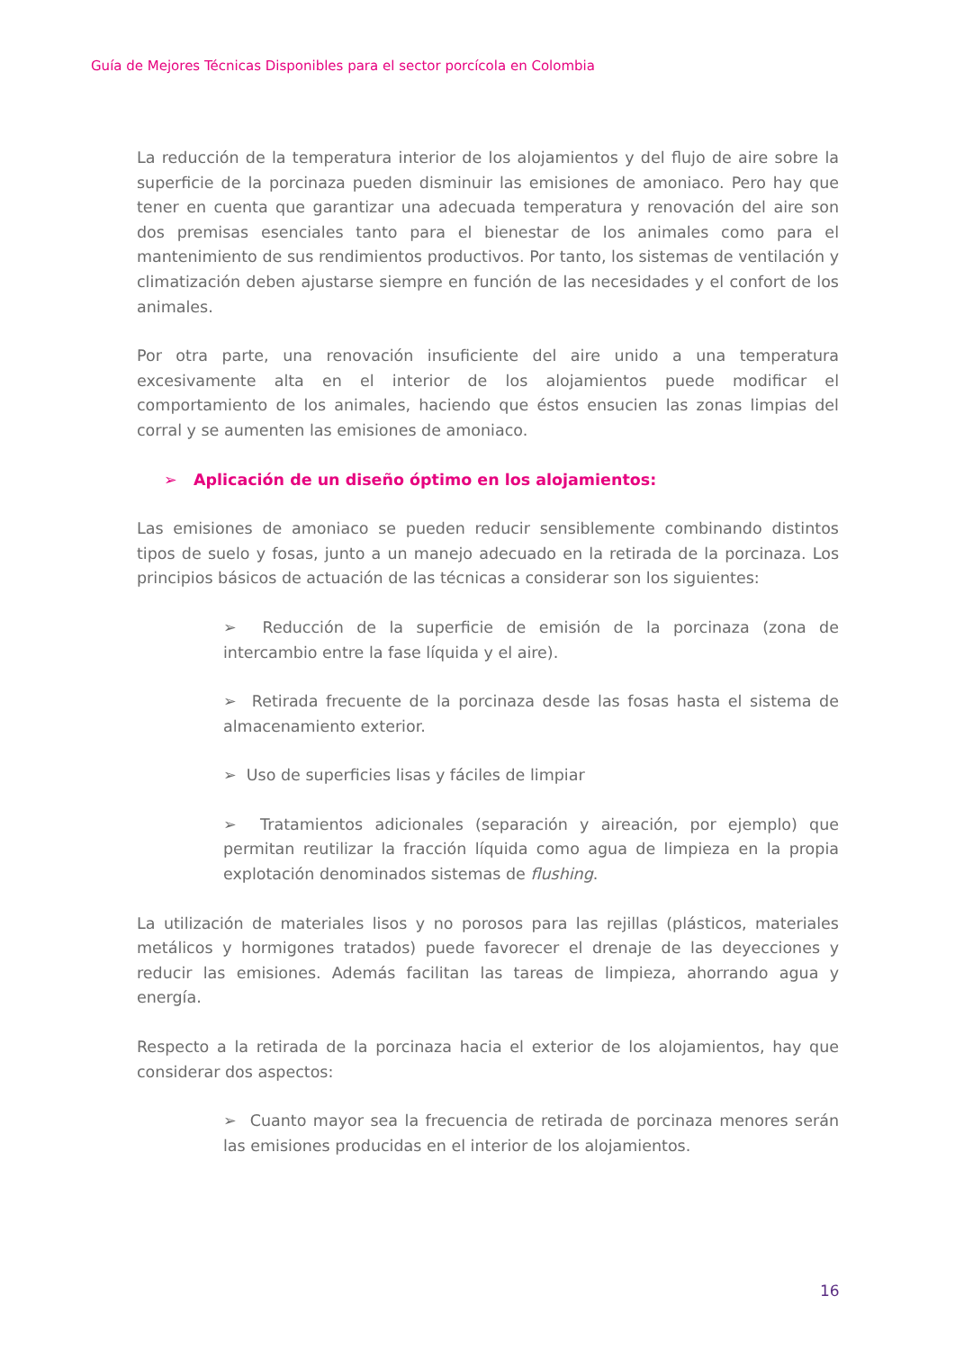Guía de Mejores Técnicas Disponibles para el sector porcícola en Colombia
La reducción de la temperatura interior de los alojamientos y del flujo de aire sobre la superficie de la porcinaza pueden disminuir las emisiones de amoniaco. Pero hay que tener en cuenta que garantizar una adecuada temperatura y renovación del aire son dos premisas esenciales tanto para el bienestar de los animales como para el mantenimiento de sus rendimientos productivos. Por tanto, los sistemas de ventilación y climatización deben ajustarse siempre en función de las necesidades y el confort de los animales.
Por otra parte, una renovación insuficiente del aire unido a una temperatura excesivamente alta en el interior de los alojamientos puede modificar el comportamiento de los animales, haciendo que éstos ensucien las zonas limpias del corral y se aumenten las emisiones de amoniaco.
➢ Aplicación de un diseño óptimo en los alojamientos:
Las emisiones de amoniaco se pueden reducir sensiblemente combinando distintos tipos de suelo y fosas, junto a un manejo adecuado en la retirada de la porcinaza. Los principios básicos de actuación de las técnicas a considerar son los siguientes:
➢ Reducción de la superficie de emisión de la porcinaza (zona de intercambio entre la fase líquida y el aire).
➢ Retirada frecuente de la porcinaza desde las fosas hasta el sistema de almacenamiento exterior.
➢ Uso de superficies lisas y fáciles de limpiar
➢ Tratamientos adicionales (separación y aireación, por ejemplo) que permitan reutilizar la fracción líquida como agua de limpieza en la propia explotación denominados sistemas de flushing.
La utilización de materiales lisos y no porosos para las rejillas (plásticos, materiales metálicos y hormigones tratados) puede favorecer el drenaje de las deyecciones y reducir las emisiones. Además facilitan las tareas de limpieza, ahorrando agua y energía.
Respecto a la retirada de la porcinaza hacia el exterior de los alojamientos, hay que considerar dos aspectos:
➢ Cuanto mayor sea la frecuencia de retirada de porcinaza menores serán las emisiones producidas en el interior de los alojamientos.
16